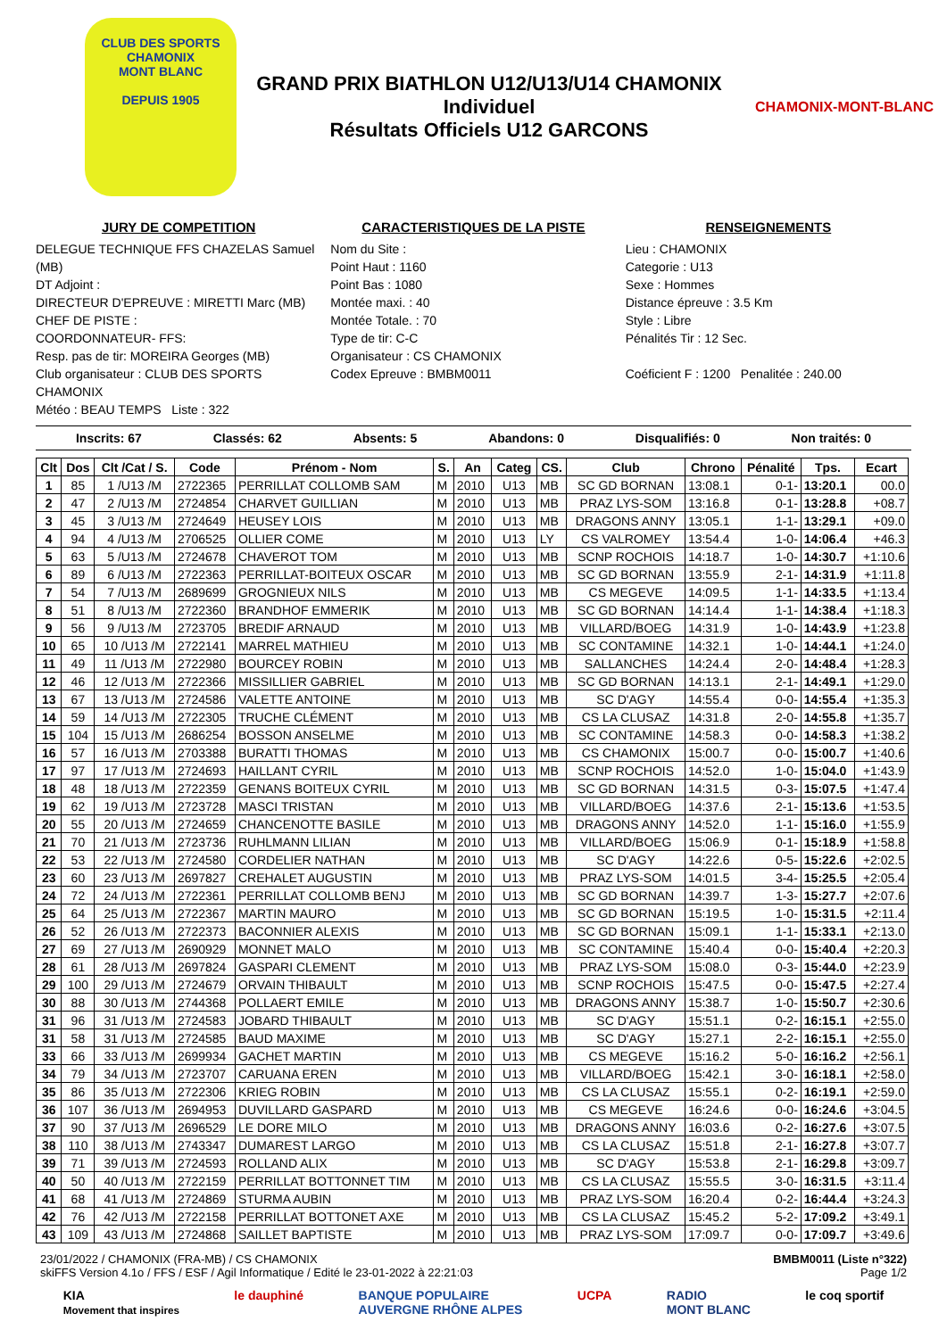CLUB DES SPORTS
CHAMONIX
MONT BLANC
DEPUIS 1905
GRAND PRIX BIATHLON U12/U13/U14 CHAMONIX
Individuel
Résultats Officiels U12 GARCONS
CHAMONIX-MONT-BLANC
JURY DE COMPETITION
DELEGUE TECHNIQUE FFS CHAZELAS Samuel (MB)
DT Adjoint :
DIRECTEUR D'EPREUVE : MIRETTI Marc (MB)
CHEF DE PISTE :
COORDONNATEUR- FFS:
Resp. pas de tir: MOREIRA Georges (MB)
Club organisateur : CLUB DES SPORTS CHAMONIX
Météo : BEAU TEMPS Liste : 322
CARACTERISTIQUES DE LA PISTE
Nom du Site :
Point Haut : 1160
Point Bas : 1080
Montée maxi. : 40
Montée Totale. : 70
Type de tir: C-C
Organisateur : CS CHAMONIX
Codex Epreuve : BMBM0011
RENSEIGNEMENTS
Lieu : CHAMONIX
Categorie : U13
Sexe : Hommes
Distance épreuve : 3.5 Km
Style : Libre
Pénalités Tir : 12 Sec.
Coéficient F : 1200 Penalitée : 240.00
Inscrits: 67 Classés: 62 Absents: 5 Abandons: 0 Disqualifiés: 0 Non traités: 0
| Clt | Dos | Clt /Cat / S. | Code | Prénom - Nom | S. | An | Categ | CS. | Club | Chrono | Pénalité | Tps. | Ecart |
| --- | --- | --- | --- | --- | --- | --- | --- | --- | --- | --- | --- | --- | --- |
| 1 | 85 | 1 /U13 /M | 2722365 | PERRILLAT COLLOMB SAM | M | 2010 | U13 | MB | SC GD BORNAN | 13:08.1 | 0-1- | 13:20.1 | 00.0 |
| 2 | 47 | 2 /U13 /M | 2724854 | CHARVET GUILLIAN | M | 2010 | U13 | MB | PRAZ LYS-SOM | 13:16.8 | 0-1- | 13:28.8 | +08.7 |
| 3 | 45 | 3 /U13 /M | 2724649 | HEUSEY LOIS | M | 2010 | U13 | MB | DRAGONS ANNY | 13:05.1 | 1-1- | 13:29.1 | +09.0 |
| 4 | 94 | 4 /U13 /M | 2706525 | OLLIER COME | M | 2010 | U13 | LY | CS VALROMEY | 13:54.4 | 1-0- | 14:06.4 | +46.3 |
| 5 | 63 | 5 /U13 /M | 2724678 | CHAVEROT TOM | M | 2010 | U13 | MB | SCNP ROCHOIS | 14:18.7 | 1-0- | 14:30.7 | +1:10.6 |
| 6 | 89 | 6 /U13 /M | 2722363 | PERRILLAT-BOITEUX OSCAR | M | 2010 | U13 | MB | SC GD BORNAN | 13:55.9 | 2-1- | 14:31.9 | +1:11.8 |
| 7 | 54 | 7 /U13 /M | 2689699 | GROGNIEUX NILS | M | 2010 | U13 | MB | CS MEGEVE | 14:09.5 | 1-1- | 14:33.5 | +1:13.4 |
| 8 | 51 | 8 /U13 /M | 2722360 | BRANDHOF EMMERIK | M | 2010 | U13 | MB | SC GD BORNAN | 14:14.4 | 1-1- | 14:38.4 | +1:18.3 |
| 9 | 56 | 9 /U13 /M | 2723705 | BREDIF ARNAUD | M | 2010 | U13 | MB | VILLARD/BOEG | 14:31.9 | 1-0- | 14:43.9 | +1:23.8 |
| 10 | 65 | 10 /U13 /M | 2722141 | MARREL MATHIEU | M | 2010 | U13 | MB | SC CONTAMINE | 14:32.1 | 1-0- | 14:44.1 | +1:24.0 |
| 11 | 49 | 11 /U13 /M | 2722980 | BOURCEY ROBIN | M | 2010 | U13 | MB | SALLANCHES | 14:24.4 | 2-0- | 14:48.4 | +1:28.3 |
| 12 | 46 | 12 /U13 /M | 2722366 | MISSILLIER GABRIEL | M | 2010 | U13 | MB | SC GD BORNAN | 14:13.1 | 2-1- | 14:49.1 | +1:29.0 |
| 13 | 67 | 13 /U13 /M | 2724586 | VALETTE ANTOINE | M | 2010 | U13 | MB | SC D'AGY | 14:55.4 | 0-0- | 14:55.4 | +1:35.3 |
| 14 | 59 | 14 /U13 /M | 2722305 | TRUCHE CLÉMENT | M | 2010 | U13 | MB | CS LA CLUSAZ | 14:31.8 | 2-0- | 14:55.8 | +1:35.7 |
| 15 | 104 | 15 /U13 /M | 2686254 | BOSSON ANSELME | M | 2010 | U13 | MB | SC CONTAMINE | 14:58.3 | 0-0- | 14:58.3 | +1:38.2 |
| 16 | 57 | 16 /U13 /M | 2703388 | BURATTI THOMAS | M | 2010 | U13 | MB | CS CHAMONIX | 15:00.7 | 0-0- | 15:00.7 | +1:40.6 |
| 17 | 97 | 17 /U13 /M | 2724693 | HAILLANT CYRIL | M | 2010 | U13 | MB | SCNP ROCHOIS | 14:52.0 | 1-0- | 15:04.0 | +1:43.9 |
| 18 | 48 | 18 /U13 /M | 2722359 | GENANS BOITEUX CYRIL | M | 2010 | U13 | MB | SC GD BORNAN | 14:31.5 | 0-3- | 15:07.5 | +1:47.4 |
| 19 | 62 | 19 /U13 /M | 2723728 | MASCI TRISTAN | M | 2010 | U13 | MB | VILLARD/BOEG | 14:37.6 | 2-1- | 15:13.6 | +1:53.5 |
| 20 | 55 | 20 /U13 /M | 2724659 | CHANCENOTTE BASILE | M | 2010 | U13 | MB | DRAGONS ANNY | 14:52.0 | 1-1- | 15:16.0 | +1:55.9 |
| 21 | 70 | 21 /U13 /M | 2723736 | RUHLMANN LILIAN | M | 2010 | U13 | MB | VILLARD/BOEG | 15:06.9 | 0-1- | 15:18.9 | +1:58.8 |
| 22 | 53 | 22 /U13 /M | 2724580 | CORDELIER NATHAN | M | 2010 | U13 | MB | SC D'AGY | 14:22.6 | 0-5- | 15:22.6 | +2:02.5 |
| 23 | 60 | 23 /U13 /M | 2697827 | CREHALET AUGUSTIN | M | 2010 | U13 | MB | PRAZ LYS-SOM | 14:01.5 | 3-4- | 15:25.5 | +2:05.4 |
| 24 | 72 | 24 /U13 /M | 2722361 | PERRILLAT COLLOMB BENJ | M | 2010 | U13 | MB | SC GD BORNAN | 14:39.7 | 1-3- | 15:27.7 | +2:07.6 |
| 25 | 64 | 25 /U13 /M | 2722367 | MARTIN MAURO | M | 2010 | U13 | MB | SC GD BORNAN | 15:19.5 | 1-0- | 15:31.5 | +2:11.4 |
| 26 | 52 | 26 /U13 /M | 2722373 | BACONNIER ALEXIS | M | 2010 | U13 | MB | SC GD BORNAN | 15:09.1 | 1-1- | 15:33.1 | +2:13.0 |
| 27 | 69 | 27 /U13 /M | 2690929 | MONNET MALO | M | 2010 | U13 | MB | SC CONTAMINE | 15:40.4 | 0-0- | 15:40.4 | +2:20.3 |
| 28 | 61 | 28 /U13 /M | 2697824 | GASPARI CLEMENT | M | 2010 | U13 | MB | PRAZ LYS-SOM | 15:08.0 | 0-3- | 15:44.0 | +2:23.9 |
| 29 | 100 | 29 /U13 /M | 2724679 | ORVAIN THIBAULT | M | 2010 | U13 | MB | SCNP ROCHOIS | 15:47.5 | 0-0- | 15:47.5 | +2:27.4 |
| 30 | 88 | 30 /U13 /M | 2744368 | POLLAERT EMILE | M | 2010 | U13 | MB | DRAGONS ANNY | 15:38.7 | 1-0- | 15:50.7 | +2:30.6 |
| 31 | 96 | 31 /U13 /M | 2724583 | JOBARD THIBAULT | M | 2010 | U13 | MB | SC D'AGY | 15:51.1 | 0-2- | 16:15.1 | +2:55.0 |
| 31 | 58 | 31 /U13 /M | 2724585 | BAUD MAXIME | M | 2010 | U13 | MB | SC D'AGY | 15:27.1 | 2-2- | 16:15.1 | +2:55.0 |
| 33 | 66 | 33 /U13 /M | 2699934 | GACHET MARTIN | M | 2010 | U13 | MB | CS MEGEVE | 15:16.2 | 5-0- | 16:16.2 | +2:56.1 |
| 34 | 79 | 34 /U13 /M | 2723707 | CARUANA EREN | M | 2010 | U13 | MB | VILLARD/BOEG | 15:42.1 | 3-0- | 16:18.1 | +2:58.0 |
| 35 | 86 | 35 /U13 /M | 2722306 | KRIEG ROBIN | M | 2010 | U13 | MB | CS LA CLUSAZ | 15:55.1 | 0-2- | 16:19.1 | +2:59.0 |
| 36 | 107 | 36 /U13 /M | 2694953 | DUVILLARD GASPARD | M | 2010 | U13 | MB | CS MEGEVE | 16:24.6 | 0-0- | 16:24.6 | +3:04.5 |
| 37 | 90 | 37 /U13 /M | 2696529 | LE DORE MILO | M | 2010 | U13 | MB | DRAGONS ANNY | 16:03.6 | 0-2- | 16:27.6 | +3:07.5 |
| 38 | 110 | 38 /U13 /M | 2743347 | DUMAREST LARGO | M | 2010 | U13 | MB | CS LA CLUSAZ | 15:51.8 | 2-1- | 16:27.8 | +3:07.7 |
| 39 | 71 | 39 /U13 /M | 2724593 | ROLLAND ALIX | M | 2010 | U13 | MB | SC D'AGY | 15:53.8 | 2-1- | 16:29.8 | +3:09.7 |
| 40 | 50 | 40 /U13 /M | 2722159 | PERRILLAT BOTTONNET TIM | M | 2010 | U13 | MB | CS LA CLUSAZ | 15:55.5 | 3-0- | 16:31.5 | +3:11.4 |
| 41 | 68 | 41 /U13 /M | 2724869 | STURMA AUBIN | M | 2010 | U13 | MB | PRAZ LYS-SOM | 16:20.4 | 0-2- | 16:44.4 | +3:24.3 |
| 42 | 76 | 42 /U13 /M | 2722158 | PERRILLAT BOTTONET AXE | M | 2010 | U13 | MB | CS LA CLUSAZ | 15:45.2 | 5-2- | 17:09.2 | +3:49.1 |
| 43 | 109 | 43 /U13 /M | 2724868 | SAILLET BAPTISTE | M | 2010 | U13 | MB | PRAZ LYS-SOM | 17:09.7 | 0-0- | 17:09.7 | +3:49.6 |
23/01/2022 / CHAMONIX (FRA-MB) / CS CHAMONIX
skiFFS Version 4.1o / FFS / ESF / Agil Informatique / Edité le 23-01-2022 à 22:21:03 BMBM0011 (Liste n°322)
Page 1/2
KIA
Movement that inspires le dauphiné BANQUE POPULAIRE
AUVERGNE RHÔNE ALPES UCPA RADIO
MONT BLANC le coq sportif